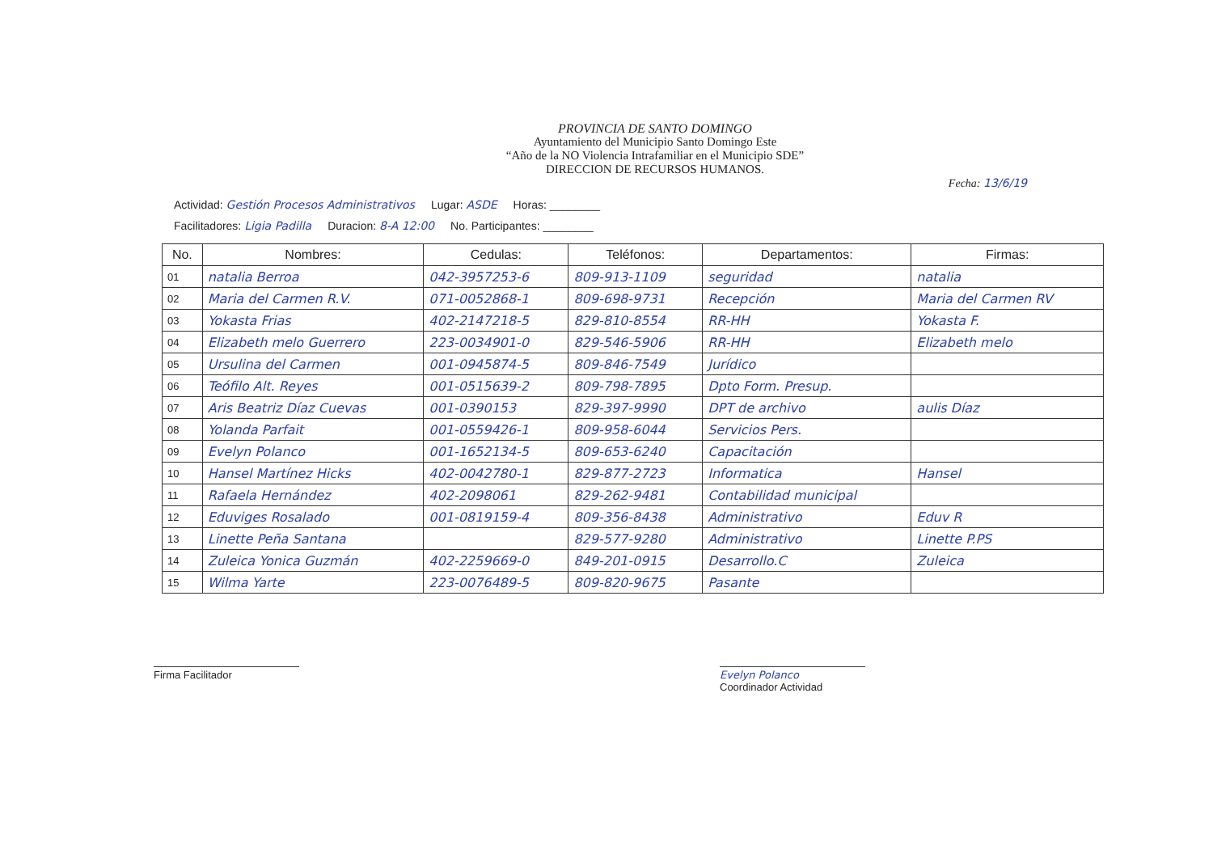PROVINCIA DE SANTO DOMINGO
Ayuntamiento del Municipio Santo Domingo Este
“Año de la NO Violencia Intrafamiliar en el Municipio SDE”
DIRECCION DE RECURSOS HUMANOS.
Fecha: 13/6/19
Actividad: Gestión Procesos Administrativos Lugar: ASDE Horas: ________
Facilitadores: Ligia Padilla Duracion: 8-A 12:00 No. Participantes: ________
| No. | Nombres: | Cedulas: | Teléfonos: | Departamentos: | Firmas: |
| --- | --- | --- | --- | --- | --- |
| 01 | natalia Berroa | 042-3957253-6 | 809-913-1109 | seguridad | natalia |
| 02 | Maria del Carmen R.V. | 071-0052868-1 | 809-698-9731 | Recepción | Maria del Carmen RV |
| 03 | Yokasta Frias | 402-2147218-5 | 829-810-8554 | RR-HH | Yokasta F. |
| 04 | Elizabeth melo Guerrero | 223-0034901-0 | 829-546-5906 | RR-HH | Elizabeth melo |
| 05 | Ursulina del Carmen | 001-0945874-5 | 809-846-7549 | Jurídico | |
| 06 | Teófilo Alt. Reyes | 001-0515639-2 | 809-798-7895 | Dpto Form. Presup. | |
| 07 | Aris Beatriz Díaz Cuevas | 001-0390153 | 829-397-9990 | DPT de archivo | aulis Díaz |
| 08 | Yolanda Parfait | 001-0559426-1 | 809-958-6044 | Servicios Pers. | |
| 09 | Evelyn Polanco | 001-1652134-5 | 809-653-6240 | Capacitación | |
| 10 | Hansel Martínez Hicks | 402-0042780-1 | 829-877-2723 | Informatica | Hansel |
| 11 | Rafaela Hernández | 402-2098061 | 829-262-9481 | Contabilidad municipal | |
| 12 | Eduviges Rosalado | 001-0819159-4 | 809-356-8438 | Administrativo | Eduv R |
| 13 | Linette Peña Santana | | 829-577-9280 | Administrativo | Linette P.PS |
| 14 | Zuleica Yonica Guzmán | 402-2259669-0 | 849-201-0915 | Desarrollo.C | Zuleica |
| 15 | Wilma Yarte | 223-0076489-5 | 809-820-9675 | Pasante | |
Firma Facilitador Evelyn Polanco
Coordinador Actividad